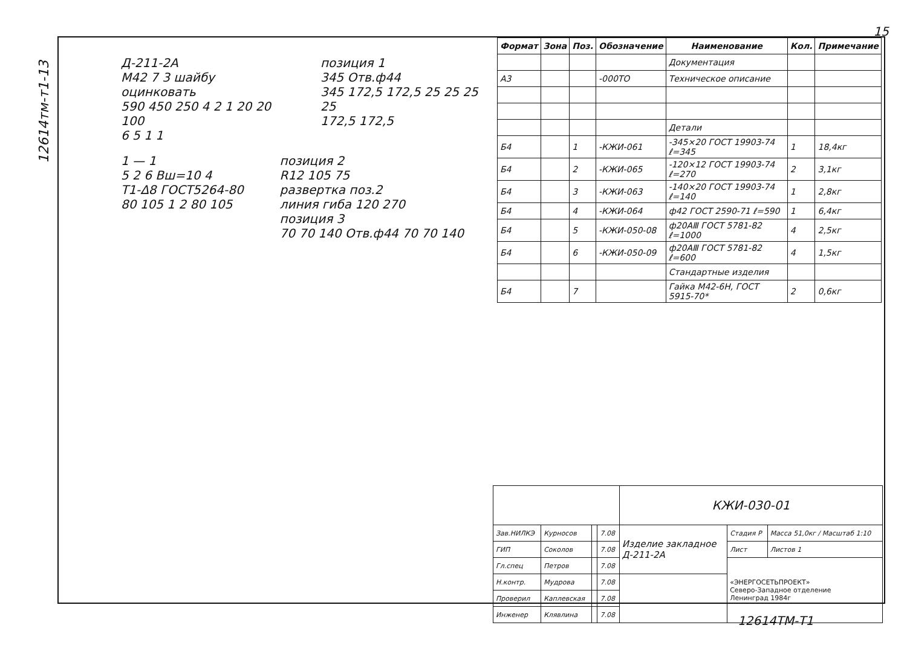12614тм-т1-13
15
Д-211-2А
М42 7 3 шайбу оцинковать
590 450 250 4 2 1 20 20 100
6 5 1 1
позиция 1
345 Отв.ф44
345 172,5 172,5 25 25 25 25
172,5 172,5
1 — 1
5 2 6 Вш=10 4
Т1-Δ8 ГОСТ5264-80
80 105 1 2 80 105
позиция 2
R12 105 75
развертка поз.2
линия гиба 120 270
позиция 3
70 70 140 Отв.ф44 70 70 140
| Формат | Зона | Поз. | Обозначение | Наименование | Кол. | Примечание |
| --- | --- | --- | --- | --- | --- | --- |
| | | | | Документация | | |
| А3 | | | -000ТО | Техническое описание | | |
| | | | | Детали | | |
| Б4 | | 1 | -КЖИ-061 | -345×20 ГОСТ 19903-74 ℓ=345 | 1 | 18,4кг |
| Б4 | | 2 | -КЖИ-065 | -120×12 ГОСТ 19903-74 ℓ=270 | 2 | 3,1кг |
| Б4 | | 3 | -КЖИ-063 | -140×20 ГОСТ 19903-74 ℓ=140 | 1 | 2,8кг |
| Б4 | | 4 | -КЖИ-064 | ф42 ГОСТ 2590-71 ℓ=590 | 1 | 6,4кг |
| Б4 | | 5 | -КЖИ-050-08 | ф20АⅢ ГОСТ 5781-82 ℓ=1000 | 4 | 2,5кг |
| Б4 | | 6 | -КЖИ-050-09 | ф20АⅢ ГОСТ 5781-82 ℓ=600 | 4 | 1,5кг |
| | | | | Стандартные изделия | | |
| Б4 | | 7 | | Гайка М42-6Н, ГОСТ 5915-70* | 2 | 0,6кг |
| | | | | КЖИ-030-01 | | |
| Зав.НИЛКЭ | Курносов | | 7.08 | Изделие закладное Д-211-2А | Стадия Р | Масса 51,0кг / Масштаб 1:10 |
| ГИП | Соколов | | 7.08 | | Лист | Листов 1 |
| Гл.спец | Петров | | 7.08 | | «ЭНЕРГОСЕТЬПРОЕКТ» Северо-Западное отделение Ленинград 1984г | |
| Н.контр. | Мудрова | | 7.08 | | | |
| Проверил | Каплевская | | 7.08 | | | |
| Инженер | Клявлина | | 7.08 | | | |
12614ТМ-Т1